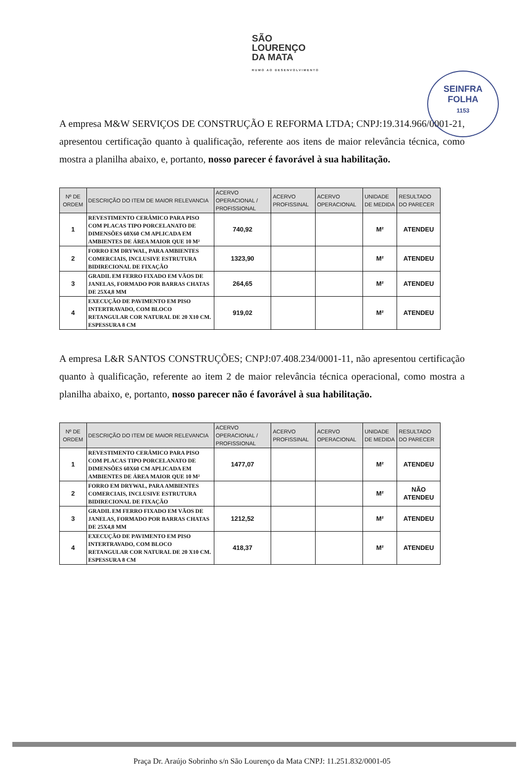SÃO
LOURENÇO
DA MATA
RUMO AO DESENVOLVIMENTO
SEINFRA
FOLHA
1153
A empresa M&W SERVIÇOS DE CONSTRUÇÃO E REFORMA LTDA; CNPJ:19.314.966/0001-21, apresentou certificação quanto à qualificação, referente aos itens de maior relevância técnica, como mostra a planilha abaixo, e, portanto, nosso parecer é favorável à sua habilitação.
| Nº DE ORDEM | DESCRIÇÃO DO ITEM DE MAIOR RELEVANCIA | ACERVO OPERACIONAL / PROFISSIONAL | ACERVO PROFISSINAL | ACERVO OPERACIONAL | UNIDADE DE MEDIDA | RESULTADO DO PARECER |
| --- | --- | --- | --- | --- | --- | --- |
| 1 | REVESTIMENTO CERÂMICO PARA PISO COM PLACAS TIPO PORCELANATO DE DIMENSÕES 60X60 CM APLICADA EM AMBIENTES DE ÁREA MAIOR QUE 10 M² | 740,92 | | | M² | ATENDEU |
| 2 | FORRO EM DRYWAL, PARA AMBIENTES COMERCIAIS, INCLUSIVE ESTRUTURA BIDIRECIONAL DE FIXAÇÃO | 1323,90 | | | M² | ATENDEU |
| 3 | GRADIL EM FERRO FIXADO EM VÃOS DE JANELAS, FORMADO POR BARRAS CHATAS DE 25X4,8 MM | 264,65 | | | M² | ATENDEU |
| 4 | EXECUÇÃO DE PAVIMENTO EM PISO INTERTRAVADO, COM BLOCO RETANGULAR COR NATURAL DE 20 X10 CM. ESPESSURA 8 CM | 919,02 | | | M² | ATENDEU |
A empresa L&R SANTOS CONSTRUÇÕES; CNPJ:07.408.234/0001-11, não apresentou certificação quanto à qualificação, referente ao item 2 de maior relevância técnica operacional, como mostra a planilha abaixo, e, portanto, nosso parecer não é favorável à sua habilitação.
| Nº DE ORDEM | DESCRIÇÃO DO ITEM DE MAIOR RELEVANCIA | ACERVO OPERACIONAL / PROFISSIONAL | ACERVO PROFISSINAL | ACERVO OPERACIONAL | UNIDADE DE MEDIDA | RESULTADO DO PARECER |
| --- | --- | --- | --- | --- | --- | --- |
| 1 | REVESTIMENTO CERÂMICO PARA PISO COM PLACAS TIPO PORCELANATO DE DIMENSÕES 60X60 CM APLICADA EM AMBIENTES DE ÁREA MAIOR QUE 10 M² | 1477,07 | | | M² | ATENDEU |
| 2 | FORRO EM DRYWAL, PARA AMBIENTES COMERCIAIS, INCLUSIVE ESTRUTURA BIDIRECIONAL DE FIXAÇÃO | | | | M² | NÃO ATENDEU |
| 3 | GRADIL EM FERRO FIXADO EM VÃOS DE JANELAS, FORMADO POR BARRAS CHATAS DE 25X4,8 MM | 1212,52 | | | M² | ATENDEU |
| 4 | EXECUÇÃO DE PAVIMENTO EM PISO INTERTRAVADO, COM BLOCO RETANGULAR COR NATURAL DE 20 X10 CM. ESPESSURA 8 CM | 418,37 | | | M² | ATENDEU |
Praça Dr. Araújo Sobrinho s/n São Lourenço da Mata CNPJ: 11.251.832/0001-05